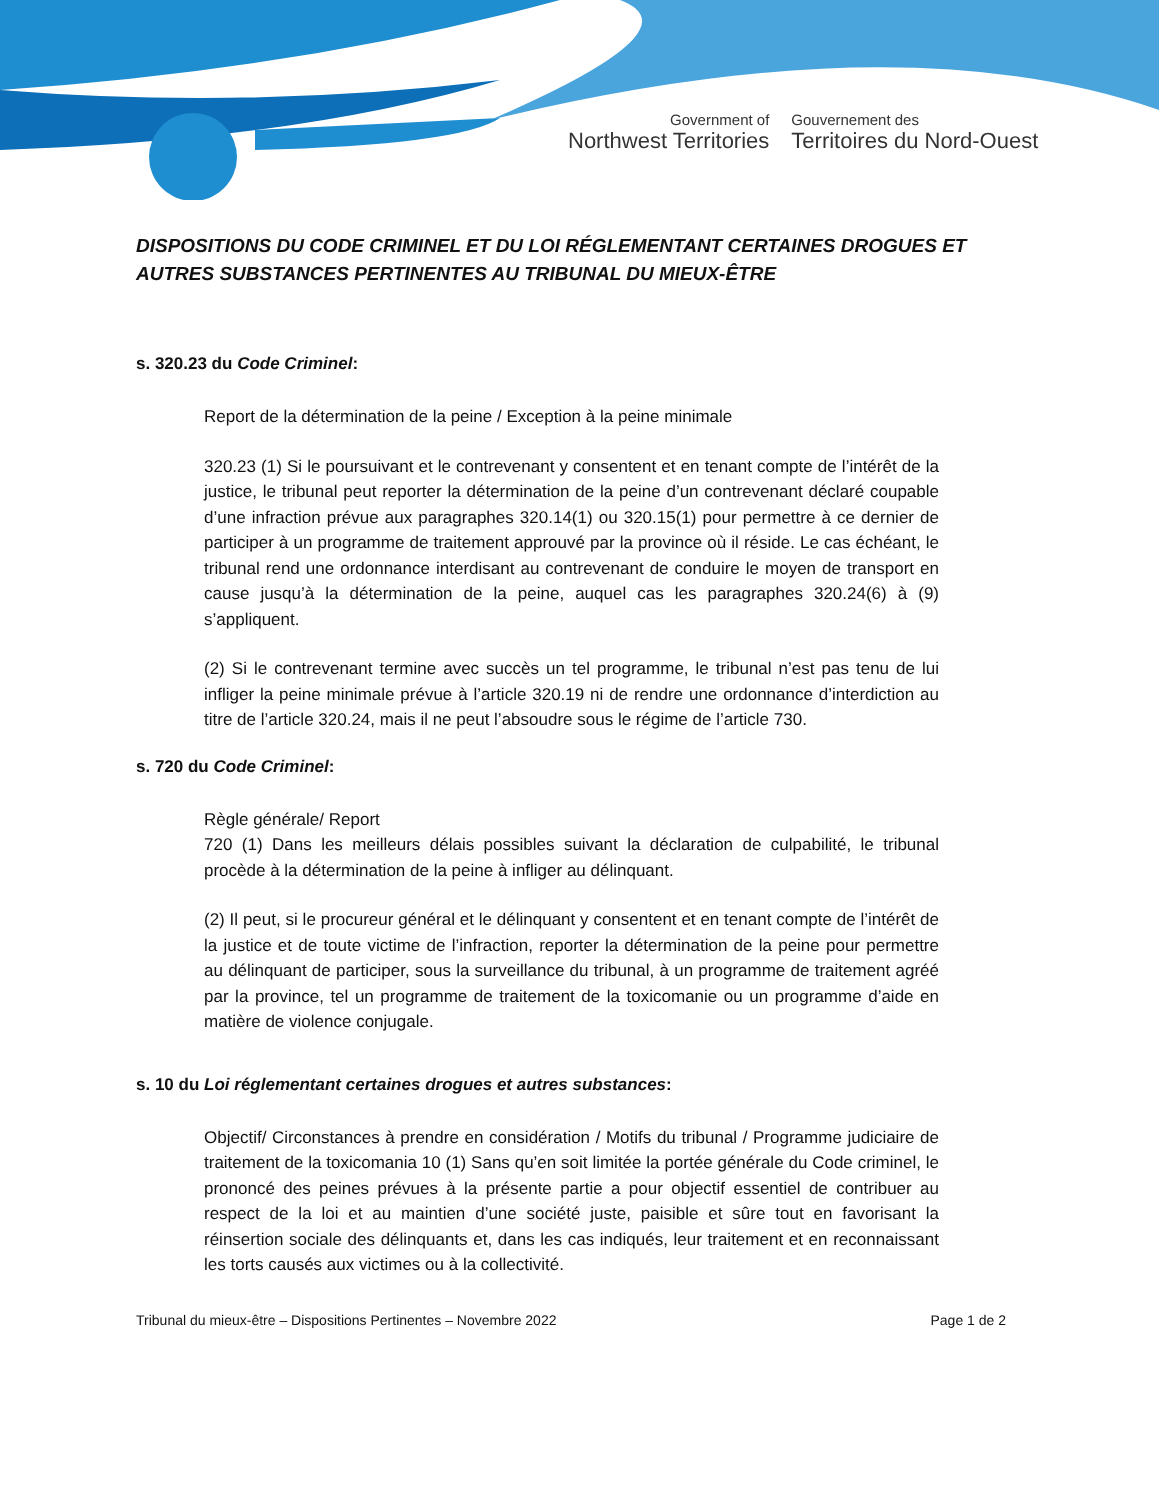Government of
Northwest Territories
Gouvernement des
Territoires du Nord-Ouest
DISPOSITIONS DU CODE CRIMINEL ET DU LOI RÉGLEMENTANT CERTAINES DROGUES ET AUTRES SUBSTANCES PERTINENTES AU TRIBUNAL DU MIEUX-ÊTRE
s. 320.23 du Code Criminel:
Report de la détermination de la peine / Exception à la peine minimale
320.23 (1) Si le poursuivant et le contrevenant y consentent et en tenant compte de l’intérêt de la justice, le tribunal peut reporter la détermination de la peine d’un contrevenant déclaré coupable d’une infraction prévue aux paragraphes 320.14(1) ou 320.15(1) pour permettre à ce dernier de participer à un programme de traitement approuvé par la province où il réside. Le cas échéant, le tribunal rend une ordonnance interdisant au contrevenant de conduire le moyen de transport en cause jusqu’à la détermination de la peine, auquel cas les paragraphes 320.24(6) à (9) s’appliquent.
(2) Si le contrevenant termine avec succès un tel programme, le tribunal n’est pas tenu de lui infliger la peine minimale prévue à l’article 320.19 ni de rendre une ordonnance d’interdiction au titre de l’article 320.24, mais il ne peut l’absoudre sous le régime de l’article 730.
s. 720 du Code Criminel:
Règle générale/ Report
720 (1) Dans les meilleurs délais possibles suivant la déclaration de culpabilité, le tribunal procède à la détermination de la peine à infliger au délinquant.
(2) Il peut, si le procureur général et le délinquant y consentent et en tenant compte de l’intérêt de la justice et de toute victime de l’infraction, reporter la détermination de la peine pour permettre au délinquant de participer, sous la surveillance du tribunal, à un programme de traitement agréé par la province, tel un programme de traitement de la toxicomanie ou un programme d’aide en matière de violence conjugale.
s. 10 du Loi réglementant certaines drogues et autres substances:
Objectif/ Circonstances à prendre en considération / Motifs du tribunal / Programme judiciaire de traitement de la toxicomania 10 (1) Sans qu’en soit limitée la portée générale du Code criminel, le prononcé des peines prévues à la présente partie a pour objectif essentiel de contribuer au respect de la loi et au maintien d’une société juste, paisible et sûre tout en favorisant la réinsertion sociale des délinquants et, dans les cas indiqués, leur traitement et en reconnaissant les torts causés aux victimes ou à la collectivité.
Tribunal du mieux-être – Dispositions Pertinentes – Novembre 2022 Page 1 de 2